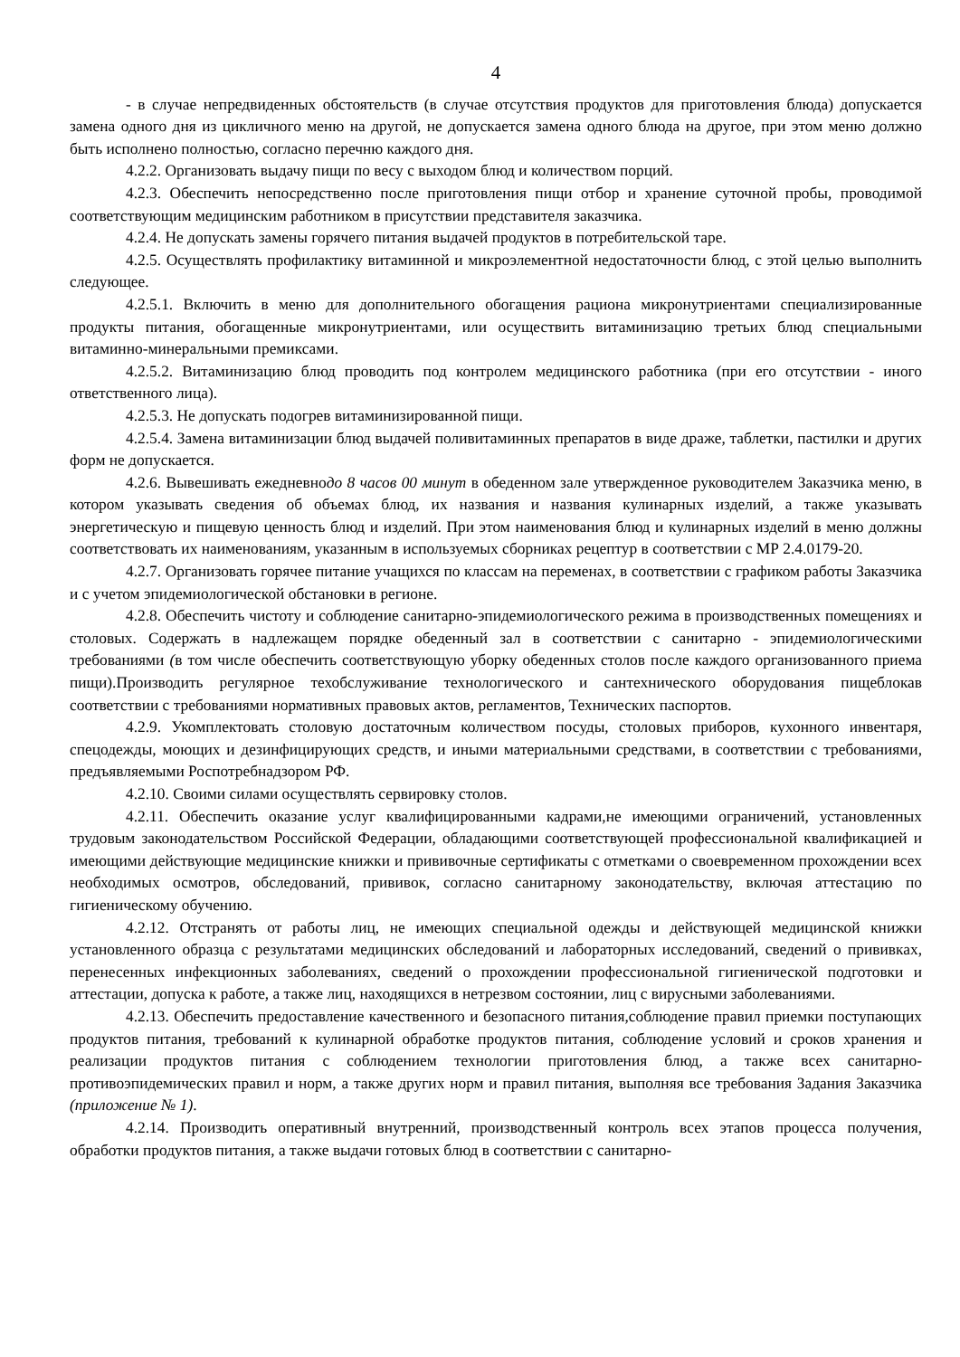4
- в случае непредвиденных обстоятельств (в случае отсутствия продуктов для приготовления блюда) допускается замена одного дня из цикличного меню на другой, не допускается замена одного блюда на другое, при этом меню должно быть исполнено полностью, согласно перечню каждого дня.
4.2.2. Организовать выдачу пищи по весу с выходом блюд и количеством порций.
4.2.3. Обеспечить непосредственно после приготовления пищи отбор и хранение суточной пробы, проводимой соответствующим медицинским работником в присутствии представителя заказчика.
4.2.4. Не допускать замены горячего питания выдачей продуктов в потребительской таре.
4.2.5. Осуществлять профилактику витаминной и микроэлементной недостаточности блюд, с этой целью выполнить следующее.
4.2.5.1. Включить в меню для дополнительного обогащения рациона микронутриентами специализированные продукты питания, обогащенные микронутриентами, или осуществить витаминизацию третьих блюд специальными витаминно-минеральными премиксами.
4.2.5.2. Витаминизацию блюд проводить под контролем медицинского работника (при его отсутствии - иного ответственного лица).
4.2.5.3. Не допускать подогрев витаминизированной пищи.
4.2.5.4. Замена витаминизации блюд выдачей поливитаминных препаратов в виде драже, таблетки, пастилки и других форм не допускается.
4.2.6. Вывешивать ежедневнодо 8 часов 00 минут в обеденном зале утвержденное руководителем Заказчика меню, в котором указывать сведения об объемах блюд, их названия и названия кулинарных изделий, а также указывать энергетическую и пищевую ценность блюд и изделий. При этом наименования блюд и кулинарных изделий в меню должны соответствовать их наименованиям, указанным в используемых сборниках рецептур в соответствии с МР 2.4.0179-20.
4.2.7. Организовать горячее питание учащихся по классам на переменах, в соответствии с графиком работы Заказчика и с учетом эпидемиологической обстановки в регионе.
4.2.8. Обеспечить чистоту и соблюдение санитарно-эпидемиологического режима в производственных помещениях и столовых. Содержать в надлежащем порядке обеденный зал в соответствии с санитарно - эпидемиологическими требованиями (в том числе обеспечить соответствующую уборку обеденных столов после каждого организованного приема пищи).Производить регулярное техобслуживание технологического и сантехнического оборудования пищеблокав соответствии с требованиями нормативных правовых актов, регламентов, Технических паспортов.
4.2.9. Укомплектовать столовую достаточным количеством посуды, столовых приборов, кухонного инвентаря, спецодежды, моющих и дезинфицирующих средств, и иными материальными средствами, в соответствии с требованиями, предъявляемыми Роспотребнадзором РФ.
4.2.10. Своими силами осуществлять сервировку столов.
4.2.11. Обеспечить оказание услуг квалифицированными кадрами,не имеющими ограничений, установленных трудовым законодательством Российской Федерации, обладающими соответствующей профессиональной квалификацией и имеющими действующие медицинские книжки и прививочные сертификаты с отметками о своевременном прохождении всех необходимых осмотров, обследований, прививок, согласно санитарному законодательству, включая аттестацию по гигиеническому обучению.
4.2.12. Отстранять от работы лиц, не имеющих специальной одежды и действующей медицинской книжки установленного образца с результатами медицинских обследований и лабораторных исследований, сведений о прививках, перенесенных инфекционных заболеваниях, сведений о прохождении профессиональной гигиенической подготовки и аттестации, допуска к работе, а также лиц, находящихся в нетрезвом состоянии, лиц с вирусными заболеваниями.
4.2.13. Обеспечить предоставление качественного и безопасного питания,соблюдение правил приемки поступающих продуктов питания, требований к кулинарной обработке продуктов питания, соблюдение условий и сроков хранения и реализации продуктов питания с соблюдением технологии приготовления блюд, а также всех санитарно-противоэпидемических правил и норм, а также других норм и правил питания, выполняя все требования Задания Заказчика (приложение № 1).
4.2.14. Производить оперативный внутренний, производственный контроль всех этапов процесса получения, обработки продуктов питания, а также выдачи готовых блюд в соответствии с санитарно-